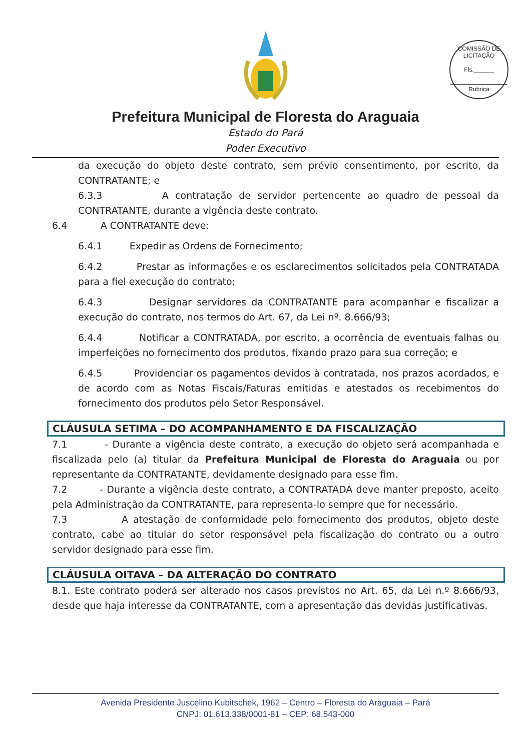COMISSÃO DE LICITAÇÃO
Fls.______
Rubrica
Prefeitura Municipal de Floresta do Araguaia
Estado do Pará
Poder Executivo
da execução do objeto deste contrato, sem prévio consentimento, por escrito, da CONTRATANTE; e
6.3.3 A contratação de servidor pertencente ao quadro de pessoal da CONTRATANTE, durante a vigência deste contrato.
6.4 A CONTRATANTE deve:
6.4.1 Expedir as Ordens de Fornecimento;
6.4.2 Prestar as informações e os esclarecimentos solicitados pela CONTRATADA para a fiel execução do contrato;
6.4.3 Designar servidores da CONTRATANTE para acompanhar e fiscalizar a execução do contrato, nos termos do Art. 67, da Lei nº. 8.666/93;
6.4.4 Notificar a CONTRATADA, por escrito, a ocorrência de eventuais falhas ou imperfeições no fornecimento dos produtos, fixando prazo para sua correção; e
6.4.5 Providenciar os pagamentos devidos à contratada, nos prazos acordados, e de acordo com as Notas Fiscais/Faturas emitidas e atestados os recebimentos do fornecimento dos produtos pelo Setor Responsável.
CLÁUSULA SETIMA – DO ACOMPANHAMENTO E DA FISCALIZAÇÃO
7.1 - Durante a vigência deste contrato, a execução do objeto será acompanhada e fiscalizada pelo (a) titular da Prefeitura Municipal de Floresta do Araguaia ou por representante da CONTRATANTE, devidamente designado para esse fim.
7.2 - Durante a vigência deste contrato, a CONTRATADA deve manter preposto, aceito pela Administração da CONTRATANTE, para representa-lo sempre que for necessário.
7.3 A atestação de conformidade pelo fornecimento dos produtos, objeto deste contrato, cabe ao titular do setor responsável pela fiscalização do contrato ou a outro servidor designado para esse fim.
CLÁUSULA OITAVA – DA ALTERAÇÃO DO CONTRATO
8.1. Este contrato poderá ser alterado nos casos previstos no Art. 65, da Lei n.º 8.666/93, desde que haja interesse da CONTRATANTE, com a apresentação das devidas justificativas.
Avenida Presidente Juscelino Kubitschek, 1962 – Centro – Floresta do Araguaia – Pará
CNPJ: 01.613.338/0001-81 – CEP: 68.543-000